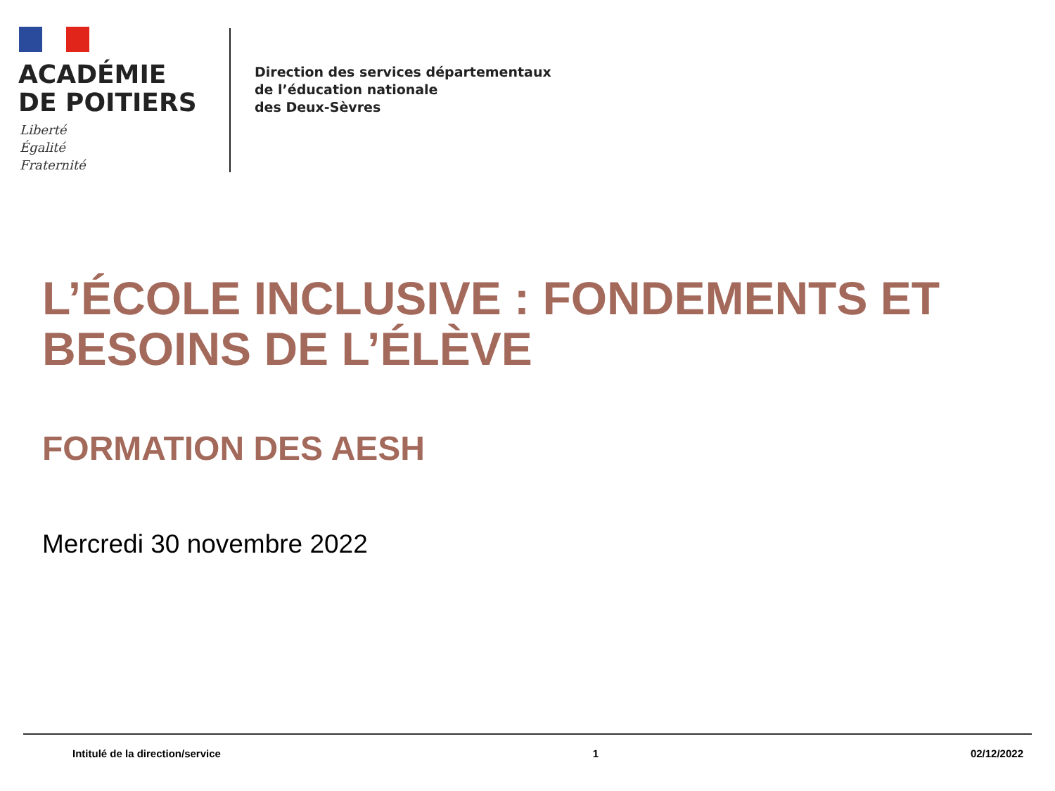ACADÉMIE
DE POITIERS
Liberté
Égalité
Fraternité
Direction des services départementaux
de l’éducation nationale
des Deux-Sèvres
L’ÉCOLE INCLUSIVE : FONDEMENTS ET BESOINS DE L’ÉLÈVE
FORMATION DES AESH
Mercredi 30 novembre 2022
Intitulé de la direction/service 1 02/12/2022